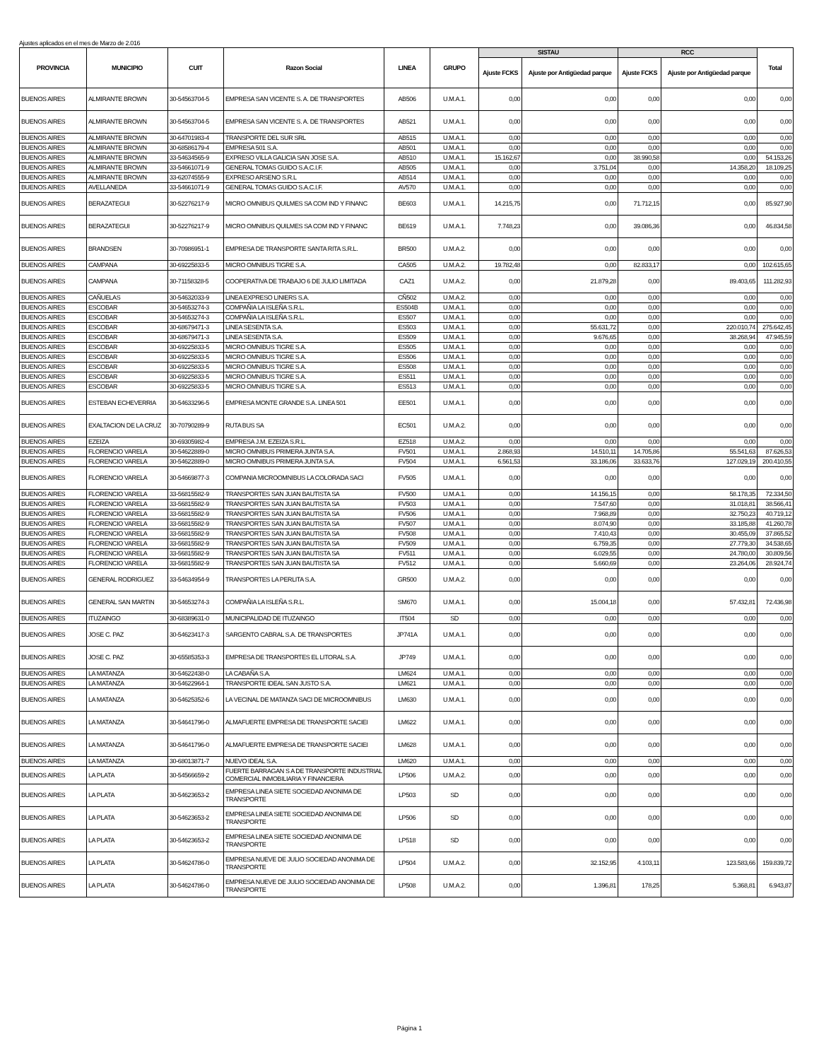Ajustes aplicados en el mes de Marzo de 2.016
| PROVINCIA | MUNICIPIO | CUIT | Razon Social | LINEA | GRUPO | SISTAU | | RCC | | Total |
| --- | --- | --- | --- | --- | --- | --- | --- | --- | --- | --- |
| | | | | | | Ajuste FCKS | Ajuste por Antigüedad parque | Ajuste FCKS | Ajuste por Antigüedad parque | |
| BUENOS AIRES | ALMIRANTE BROWN | 30-54563704-5 | EMPRESA SAN VICENTE S. A. DE TRANSPORTES | AB506 | U.M.A.1. | 0,00 | 0,00 | 0,00 | 0,00 | 0,00 |
| BUENOS AIRES | ALMIRANTE BROWN | 30-54563704-5 | EMPRESA SAN VICENTE S. A. DE TRANSPORTES | AB521 | U.M.A.1. | 0,00 | 0,00 | 0,00 | 0,00 | 0,00 |
| BUENOS AIRES | ALMIRANTE BROWN | 30-64701983-4 | TRANSPORTE DEL SUR SRL | AB515 | U.M.A.1. | 0,00 | 0,00 | 0,00 | 0,00 | 0,00 |
| BUENOS AIRES | ALMIRANTE BROWN | 30-68586179-4 | EMPRESA 501 S.A. | AB501 | U.M.A.1. | 0,00 | 0,00 | 0,00 | 0,00 | 0,00 |
| BUENOS AIRES | ALMIRANTE BROWN | 33-54634565-9 | EXPRESO VILLA GALICIA SAN JOSE S.A. | AB510 | U.M.A.1. | 15.162,67 | 0,00 | 38.990,58 | 0,00 | 54.153,26 |
| BUENOS AIRES | ALMIRANTE BROWN | 33-54661071-9 | GENERAL TOMAS GUIDO S.A.C.I.F. | AB505 | U.M.A.1. | 0,00 | 3.751,04 | 0,00 | 14.358,20 | 18.109,25 |
| BUENOS AIRES | ALMIRANTE BROWN | 33-62074555-9 | EXPRESO ARSENO S.R.L | AB514 | U.M.A.1. | 0,00 | 0,00 | 0,00 | 0,00 | 0,00 |
| BUENOS AIRES | AVELLANEDA | 33-54661071-9 | GENERAL TOMAS GUIDO S.A.C.I.F. | AV570 | U.M.A.1. | 0,00 | 0,00 | 0,00 | 0,00 | 0,00 |
| BUENOS AIRES | BERAZATEGUI | 30-52276217-9 | MICRO OMNIBUS QUILMES SA COM IND Y FINANC | BE603 | U.M.A.1. | 14.215,75 | 0,00 | 71.712,15 | 0,00 | 85.927,90 |
| BUENOS AIRES | BERAZATEGUI | 30-52276217-9 | MICRO OMNIBUS QUILMES SA COM IND Y FINANC | BE619 | U.M.A.1. | 7.748,23 | 0,00 | 39.086,36 | 0,00 | 46.834,58 |
| BUENOS AIRES | BRANDSEN | 30-70986951-1 | EMPRESA DE TRANSPORTE SANTA RITA S.R.L. | BR500 | U.M.A.2. | 0,00 | 0,00 | 0,00 | 0,00 | 0,00 |
| BUENOS AIRES | CAMPANA | 30-69225833-5 | MICRO OMNIBUS TIGRE S.A. | CA505 | U.M.A.2. | 19.782,48 | 0,00 | 82.833,17 | 0,00 | 102.615,65 |
| BUENOS AIRES | CAMPANA | 30-71158328-5 | COOPERATIVA DE TRABAJO 6 DE JULIO LIMITADA | CAZ1 | U.M.A.2. | 0,00 | 21.879,28 | 0,00 | 89.403,65 | 111.282,93 |
| BUENOS AIRES | CAÑUELAS | 30-54632033-9 | LINEA EXPRESO LINIERS S.A. | CÑ502 | U.M.A.2. | 0,00 | 0,00 | 0,00 | 0,00 | 0,00 |
| BUENOS AIRES | ESCOBAR | 30-54653274-3 | COMPAÑIA LA ISLEÑA S.R.L. | ES504B | U.M.A.1. | 0,00 | 0,00 | 0,00 | 0,00 | 0,00 |
| BUENOS AIRES | ESCOBAR | 30-54653274-3 | COMPAÑIA LA ISLEÑA S.R.L. | ES507 | U.M.A.1. | 0,00 | 0,00 | 0,00 | 0,00 | 0,00 |
| BUENOS AIRES | ESCOBAR | 30-68679471-3 | LINEA SESENTA S.A. | ES503 | U.M.A.1. | 0,00 | 55.631,72 | 0,00 | 220.010,74 | 275.642,45 |
| BUENOS AIRES | ESCOBAR | 30-68679471-3 | LINEA SESENTA S.A. | ES509 | U.M.A.1. | 0,00 | 9.676,65 | 0,00 | 38.268,94 | 47.945,59 |
| BUENOS AIRES | ESCOBAR | 30-69225833-5 | MICRO OMNIBUS TIGRE S.A. | ES505 | U.M.A.1. | 0,00 | 0,00 | 0,00 | 0,00 | 0,00 |
| BUENOS AIRES | ESCOBAR | 30-69225833-5 | MICRO OMNIBUS TIGRE S.A. | ES506 | U.M.A.1. | 0,00 | 0,00 | 0,00 | 0,00 | 0,00 |
| BUENOS AIRES | ESCOBAR | 30-69225833-5 | MICRO OMNIBUS TIGRE S.A. | ES508 | U.M.A.1. | 0,00 | 0,00 | 0,00 | 0,00 | 0,00 |
| BUENOS AIRES | ESCOBAR | 30-69225833-5 | MICRO OMNIBUS TIGRE S.A. | ES511 | U.M.A.1. | 0,00 | 0,00 | 0,00 | 0,00 | 0,00 |
| BUENOS AIRES | ESCOBAR | 30-69225833-5 | MICRO OMNIBUS TIGRE S.A. | ES513 | U.M.A.1. | 0,00 | 0,00 | 0,00 | 0,00 | 0,00 |
| BUENOS AIRES | ESTEBAN ECHEVERRIA | 30-54633296-5 | EMPRESA MONTE GRANDE S.A. LINEA 501 | EE501 | U.M.A.1. | 0,00 | 0,00 | 0,00 | 0,00 | 0,00 |
| BUENOS AIRES | EXALTACION DE LA CRUZ | 30-70790289-9 | RUTA BUS SA | EC501 | U.M.A.2. | 0,00 | 0,00 | 0,00 | 0,00 | 0,00 |
| BUENOS AIRES | EZEIZA | 30-69305982-4 | EMPRESA J.M. EZEIZA S.R.L. | EZ518 | U.M.A.2. | 0,00 | 0,00 | 0,00 | 0,00 | 0,00 |
| BUENOS AIRES | FLORENCIO VARELA | 30-54622889-0 | MICRO OMNIBUS PRIMERA JUNTA S.A. | FV501 | U.M.A.1. | 2.868,93 | 14.510,11 | 14.705,86 | 55.541,63 | 87.626,53 |
| BUENOS AIRES | FLORENCIO VARELA | 30-54622889-0 | MICRO OMNIBUS PRIMERA JUNTA S.A. | FV504 | U.M.A.1. | 6.561,53 | 33.186,06 | 33.633,76 | 127.029,19 | 200.410,55 |
| BUENOS AIRES | FLORENCIO VARELA | 30-54669877-3 | COMPANIA MICROOMNIBUS LA COLORADA SACI | FV505 | U.M.A.1. | 0,00 | 0,00 | 0,00 | 0,00 | 0,00 |
| BUENOS AIRES | FLORENCIO VARELA | 33-56815582-9 | TRANSPORTES SAN JUAN BAUTISTA SA | FV500 | U.M.A.1. | 0,00 | 14.156,15 | 0,00 | 58.178,35 | 72.334,50 |
| BUENOS AIRES | FLORENCIO VARELA | 33-56815582-9 | TRANSPORTES SAN JUAN BAUTISTA SA | FV503 | U.M.A.1. | 0,00 | 7.547,60 | 0,00 | 31.018,81 | 38.566,41 |
| BUENOS AIRES | FLORENCIO VARELA | 33-56815582-9 | TRANSPORTES SAN JUAN BAUTISTA SA | FV506 | U.M.A.1. | 0,00 | 7.968,89 | 0,00 | 32.750,23 | 40.719,12 |
| BUENOS AIRES | FLORENCIO VARELA | 33-56815582-9 | TRANSPORTES SAN JUAN BAUTISTA SA | FV507 | U.M.A.1. | 0,00 | 8.074,90 | 0,00 | 33.185,88 | 41.260,78 |
| BUENOS AIRES | FLORENCIO VARELA | 33-56815582-9 | TRANSPORTES SAN JUAN BAUTISTA SA | FV508 | U.M.A.1. | 0,00 | 7.410,43 | 0,00 | 30.455,09 | 37.865,52 |
| BUENOS AIRES | FLORENCIO VARELA | 33-56815582-9 | TRANSPORTES SAN JUAN BAUTISTA SA | FV509 | U.M.A.1. | 0,00 | 6.759,35 | 0,00 | 27.779,30 | 34.538,65 |
| BUENOS AIRES | FLORENCIO VARELA | 33-56815582-9 | TRANSPORTES SAN JUAN BAUTISTA SA | FV511 | U.M.A.1. | 0,00 | 6.029,55 | 0,00 | 24.780,00 | 30.809,56 |
| BUENOS AIRES | FLORENCIO VARELA | 33-56815582-9 | TRANSPORTES SAN JUAN BAUTISTA SA | FV512 | U.M.A.1. | 0,00 | 5.660,69 | 0,00 | 23.264,06 | 28.924,74 |
| BUENOS AIRES | GENERAL RODRIGUEZ | 33-54634954-9 | TRANSPORTES LA PERLITA S.A. | GR500 | U.M.A.2. | 0,00 | 0,00 | 0,00 | 0,00 | 0,00 |
| BUENOS AIRES | GENERAL SAN MARTIN | 30-54653274-3 | COMPAÑIA LA ISLEÑA S.R.L. | SM670 | U.M.A.1. | 0,00 | 15.004,18 | 0,00 | 57.432,81 | 72.436,98 |
| BUENOS AIRES | ITUZAINGO | 30-68389631-0 | MUNICIPALIDAD DE ITUZAINGO | IT504 | SD | 0,00 | 0,00 | 0,00 | 0,00 | 0,00 |
| BUENOS AIRES | JOSE C. PAZ | 30-54623417-3 | SARGENTO CABRAL S.A. DE TRANSPORTES | JP741A | U.M.A.1. | 0,00 | 0,00 | 0,00 | 0,00 | 0,00 |
| BUENOS AIRES | JOSE C. PAZ | 30-65585353-3 | EMPRESA DE TRANSPORTES EL LITORAL S.A. | JP749 | U.M.A.1. | 0,00 | 0,00 | 0,00 | 0,00 | 0,00 |
| BUENOS AIRES | LA MATANZA | 30-54622438-0 | LA CABAÑA S.A. | LM624 | U.M.A.1. | 0,00 | 0,00 | 0,00 | 0,00 | 0,00 |
| BUENOS AIRES | LA MATANZA | 30-54622964-1 | TRANSPORTE IDEAL SAN JUSTO S.A. | LM621 | U.M.A.1. | 0,00 | 0,00 | 0,00 | 0,00 | 0,00 |
| BUENOS AIRES | LA MATANZA | 30-54625352-6 | LA VECINAL DE MATANZA SACI DE MICROOMNIBUS | LM630 | U.M.A.1. | 0,00 | 0,00 | 0,00 | 0,00 | 0,00 |
| BUENOS AIRES | LA MATANZA | 30-54641796-0 | ALMAFUERTE EMPRESA DE TRANSPORTE SACIEI | LM622 | U.M.A.1. | 0,00 | 0,00 | 0,00 | 0,00 | 0,00 |
| BUENOS AIRES | LA MATANZA | 30-54641796-0 | ALMAFUERTE EMPRESA DE TRANSPORTE SACIEI | LM628 | U.M.A.1. | 0,00 | 0,00 | 0,00 | 0,00 | 0,00 |
| BUENOS AIRES | LA MATANZA | 30-68013871-7 | NUEVO IDEAL S.A. | LM620 | U.M.A.1. | 0,00 | 0,00 | 0,00 | 0,00 | 0,00 |
| BUENOS AIRES | LA PLATA | 30-54566659-2 | FUERTE BARRAGAN S A DE TRANSPORTE INDUSTRIAL COMERCIAL INMOBILIARIA Y FINANCIERA | LP506 | U.M.A.2. | 0,00 | 0,00 | 0,00 | 0,00 | 0,00 |
| BUENOS AIRES | LA PLATA | 30-54623653-2 | EMPRESA LINEA SIETE SOCIEDAD ANONIMA DE TRANSPORTE | LP503 | SD | 0,00 | 0,00 | 0,00 | 0,00 | 0,00 |
| BUENOS AIRES | LA PLATA | 30-54623653-2 | EMPRESA LINEA SIETE SOCIEDAD ANONIMA DE TRANSPORTE | LP506 | SD | 0,00 | 0,00 | 0,00 | 0,00 | 0,00 |
| BUENOS AIRES | LA PLATA | 30-54623653-2 | EMPRESA LINEA SIETE SOCIEDAD ANONIMA DE TRANSPORTE | LP518 | SD | 0,00 | 0,00 | 0,00 | 0,00 | 0,00 |
| BUENOS AIRES | LA PLATA | 30-54624786-0 | EMPRESA NUEVE DE JULIO SOCIEDAD ANONIMA DE TRANSPORTE | LP504 | U.M.A.2. | 0,00 | 32.152,95 | 4.103,11 | 123.583,66 | 159.839,72 |
| BUENOS AIRES | LA PLATA | 30-54624786-0 | EMPRESA NUEVE DE JULIO SOCIEDAD ANONIMA DE TRANSPORTE | LP508 | U.M.A.2. | 0,00 | 1.396,81 | 178,25 | 5.368,81 | 6.943,87 |
Página 1